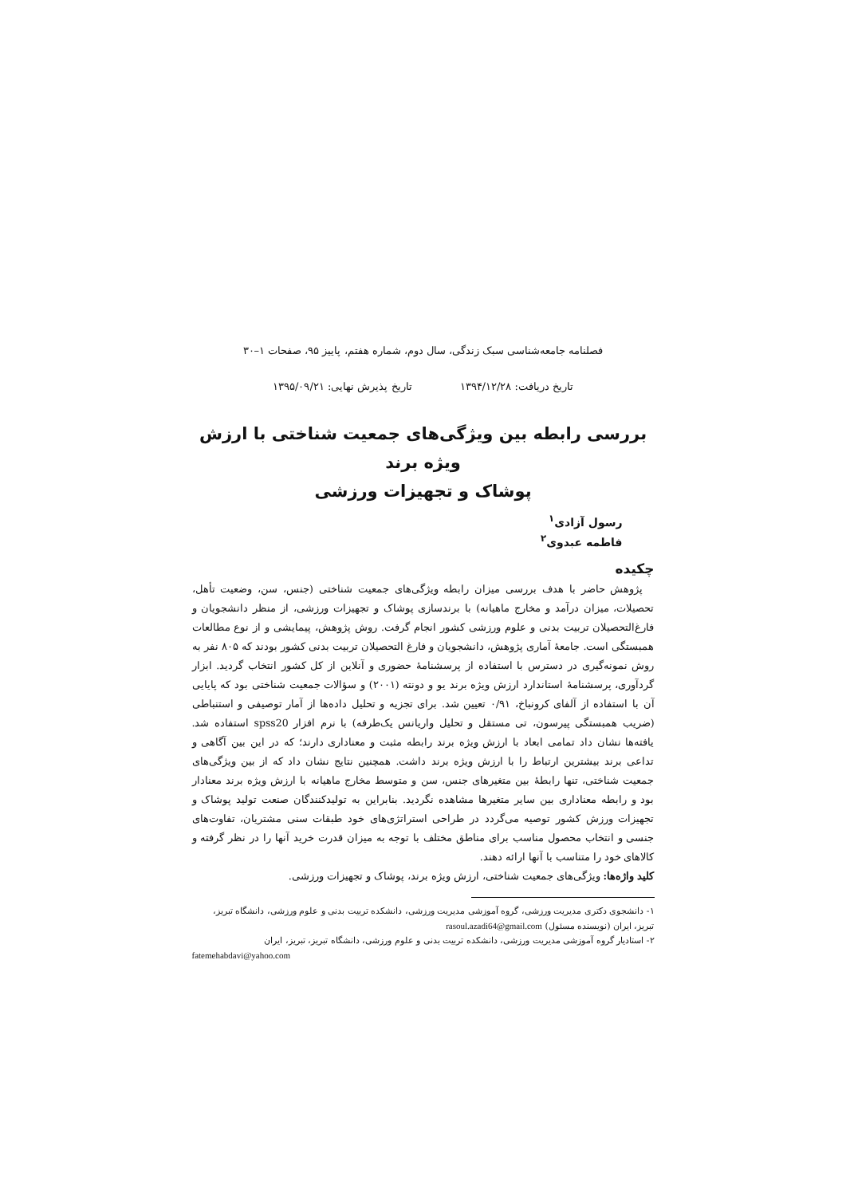فصلنامه جامعه‌شناسی سبک زندگی، سال دوم، شماره هفتم، پاییز ۹۵، صفحات ۱–۳۰
تاریخ دریافت: ۱۳۹۴/۱۲/۲۸ تاریخ پذیرش نهایی: ۱۳۹۵/۰۹/۲۱
بررسی رابطه بین ویژگی‌های جمعیت شناختی با ارزش ویژه برند
پوشاک و تجهیزات ورزشی
رسول آزادی<sup>۱</sup>
فاطمه عبدوی<sup>۲</sup>
چکیده
پژوهش حاضر با هدف بررسی میزان رابطه ویژگی‌های جمعیت شناختی (جنس، سن، وضعیت تأهل، تحصیلات، میزان درآمد و مخارج ماهیانه) با برندسازی پوشاک و تجهیزات ورزشی، از منظر دانشجویان و فارغ‌التحصیلان تربیت بدنی و علوم ورزشی کشور انجام گرفت. روش پژوهش، پیمایشی و از نوع مطالعات همبستگی است. جامعهٔ آماری پژوهش، دانشجویان و فارغ التحصیلان تربیت بدنی کشور بودند که ۸۰۵ نفر به روش نمونه‌گیری در دسترس با استفاده از پرسشنامهٔ حضوری و آنلاین از کل کشور انتخاب گردید. ابزار گردآوری، پرسشنامهٔ استاندارد ارزش ویژه برند یو و دونته (۲۰۰۱) و سؤالات جمعیت شناختی بود که پایایی آن با استفاده از آلفای کرونباخ، ۰/۹۱ تعیین شد. برای تجزیه و تحلیل داده‌ها از آمار توصیفی و استنباطی (ضریب همبستگی پیرسون، تی مستقل و تحلیل واریانس یک‌طرفه) با نرم افزار spss20 استفاده شد. یافته‌ها نشان داد تمامی ابعاد با ارزش ویژه برند رابطه مثبت و معناداری دارند؛ که در این بین آگاهی و تداعی برند بیشترین ارتباط را با ارزش ویژه برند داشت. همچنین نتایج نشان داد که از بین ویژگی‌های جمعیت شناختی، تنها رابطهٔ بین متغیرهای جنس، سن و متوسط مخارج ماهیانه با ارزش ویژه برند معنادار بود و رابطه معناداری بین سایر متغیرها مشاهده نگردید. بنابراین به تولیدکنندگان صنعت تولید پوشاک و تجهیزات ورزش کشور توصیه می‌گردد در طراحی استراتژی‌های خود طبقات سنی مشتریان، تفاوت‌های جنسی و انتخاب محصول مناسب برای مناطق مختلف با توجه به میزان قدرت خرید آنها را در نظر گرفته و کالاهای خود را متناسب با آنها ارائه دهند.
کلید واژه‌ها: ویژگی‌های جمعیت شناختی، ارزش ویژه برند، پوشاک و تجهیزات ورزشی.
۱- دانشجوی دکتری مدیریت ورزشی، گروه آموزشی مدیریت ورزشی، دانشکده تربیت بدنی و علوم ورزشی، دانشگاه تبریز، تبریز، ایران (نویسنده مسئول) rasoul.azadi64@gmail.com
۲- استادیار گروه آموزشی مدیریت ورزشی، دانشکده تربیت بدنی و علوم ورزشی، دانشگاه تبریز، تبریز، ایران
fatemehabdavi@yahoo.com